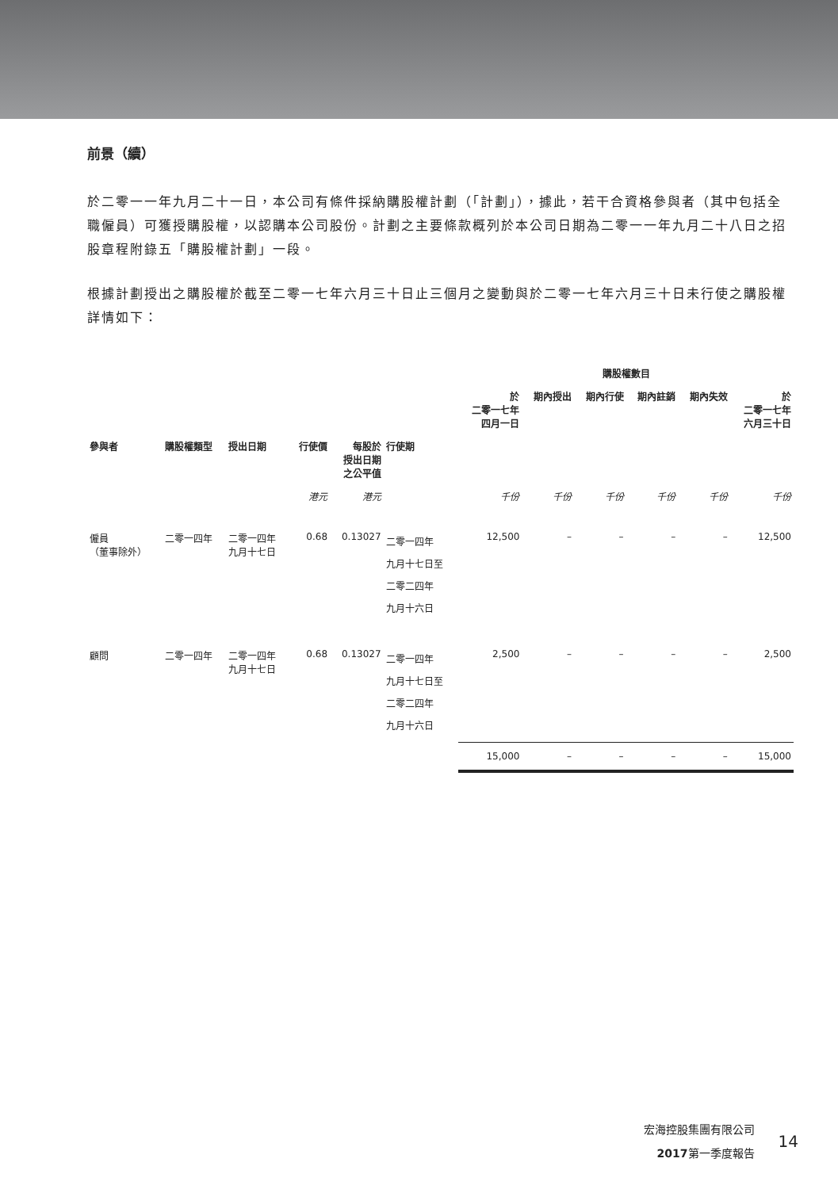前景（續）
於二零一一年九月二十一日，本公司有條件採納購股權計劃（「計劃」），據此，若干合資格參與者（其中包括全職僱員）可獲授購股權，以認購本公司股份。計劃之主要條款概列於本公司日期為二零一一年九月二十八日之招股章程附錄五「購股權計劃」一段。
根據計劃授出之購股權於截至二零一七年六月三十日止三個月之變動與於二零一七年六月三十日未行使之購股權詳情如下：
| | | | | | | 購股權數目 | | | | | |
| --- | --- | --- | --- | --- | --- | --- | --- | --- | --- | --- | --- |
| | | | | | | 於 二零一七年 四月一日 | 期內授出 | 期內行使 | 期內註銷 | 期內失效 | 於 二零一七年 六月三十日 |
| 參與者 | 購股權類型 | 授出日期 | 行使價 | 每股於 授出日期 之公平值 | 行使期 | | | | | | |
| | | | 港元 | 港元 | | 千份 | 千份 | 千份 | 千份 | 千份 | 千份 |
| 僱員 （董事除外） | 二零一四年 | 二零一四年 九月十七日 | 0.68 | 0.13027 | 二零一四年 九月十七日至 二零二四年 九月十六日 | 12,500 | – | – | – | – | 12,500 |
| 顧問 | 二零一四年 | 二零一四年 九月十七日 | 0.68 | 0.13027 | 二零一四年 九月十七日至 二零二四年 九月十六日 | 2,500 | – | – | – | – | 2,500 |
| | | | | | | 15,000 | – | – | – | – | 15,000 |
宏海控股集團有限公司
2017第一季度報告
14